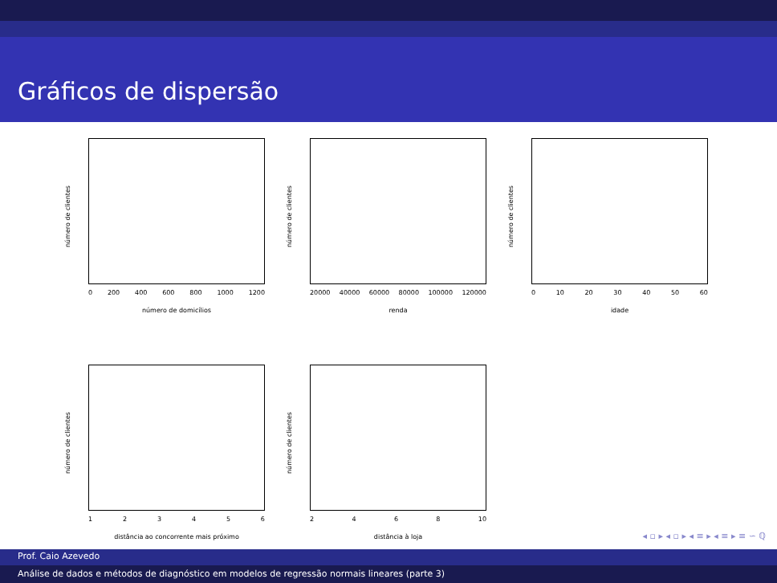Gráficos de dispersão
número de clientes
0 200 400 600 800 1000 1200
número de domicílios
número de clientes
20000 40000 60000 80000 100000 120000
renda
número de clientes
0 10 20 30 40 50 60
idade
número de clientes
123456
distância ao concorrente mais próximo
número de clientes
2468 10
distância à loja
◂ ▫ ▸ ◂ ▫ ▸ ◂ ≡ ▸ ◂ ≡ ▸ ≡ ∽ ℚ
Prof. Caio Azevedo
Análise de dados e métodos de diagnóstico em modelos de regressão normais lineares (parte 3)